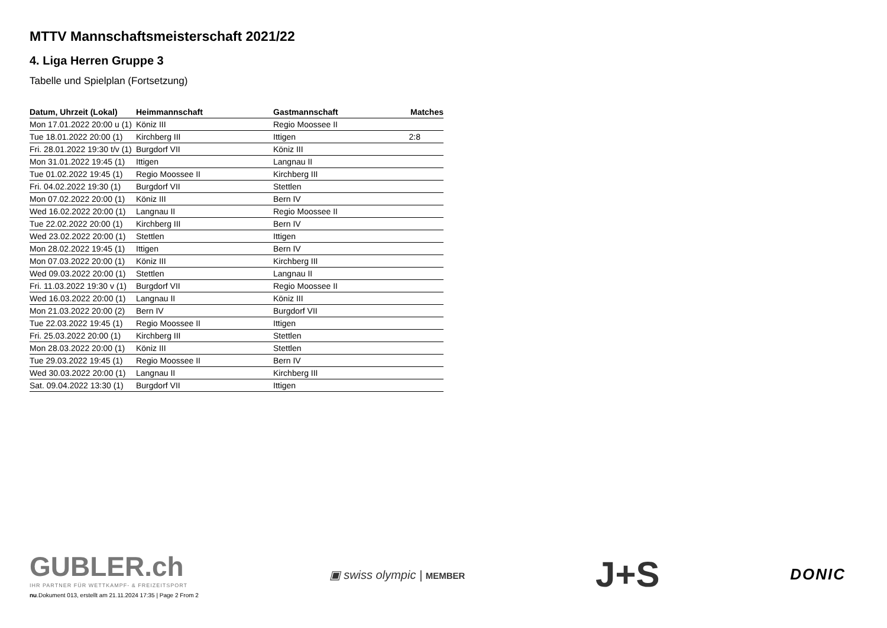MTTV Mannschaftsmeisterschaft 2021/22
4. Liga Herren Gruppe 3
Tabelle und Spielplan (Fortsetzung)
| Datum, Uhrzeit (Lokal) | Heimmannschaft | Gastmannschaft | Matches |
| --- | --- | --- | --- |
| Mon 17.01.2022 20:00 u (1) | Köniz III | Regio Moossee II | |
| Tue 18.01.2022 20:00 (1) | Kirchberg III | Ittigen | 2:8 |
| Fri. 28.01.2022 19:30 t/v (1) | Burgdorf VII | Köniz III | |
| Mon 31.01.2022 19:45 (1) | Ittigen | Langnau II | |
| Tue 01.02.2022 19:45 (1) | Regio Moossee II | Kirchberg III | |
| Fri. 04.02.2022 19:30 (1) | Burgdorf VII | Stettlen | |
| Mon 07.02.2022 20:00 (1) | Köniz III | Bern IV | |
| Wed 16.02.2022 20:00 (1) | Langnau II | Regio Moossee II | |
| Tue 22.02.2022 20:00 (1) | Kirchberg III | Bern IV | |
| Wed 23.02.2022 20:00 (1) | Stettlen | Ittigen | |
| Mon 28.02.2022 19:45 (1) | Ittigen | Bern IV | |
| Mon 07.03.2022 20:00 (1) | Köniz III | Kirchberg III | |
| Wed 09.03.2022 20:00 (1) | Stettlen | Langnau II | |
| Fri. 11.03.2022 19:30 v (1) | Burgdorf VII | Regio Moossee II | |
| Wed 16.03.2022 20:00 (1) | Langnau II | Köniz III | |
| Mon 21.03.2022 20:00 (2) | Bern IV | Burgdorf VII | |
| Tue 22.03.2022 19:45 (1) | Regio Moossee II | Ittigen | |
| Fri. 25.03.2022 20:00 (1) | Kirchberg III | Stettlen | |
| Mon 28.03.2022 20:00 (1) | Köniz III | Stettlen | |
| Tue 29.03.2022 19:45 (1) | Regio Moossee II | Bern IV | |
| Wed 30.03.2022 20:00 (1) | Langnau II | Kirchberg III | |
| Sat. 09.04.2022 13:30 (1) | Burgdorf VII | Ittigen | |
GUBLER.ch
IHR PARTNER FÜR WETTKAMPF- & FREIZEITSPORT
nu.Dokument 013, erstellt am 21.11.2024 17:35 | Page 2 From 2
▣ swiss olympic | MEMBER
J+S
DONIC